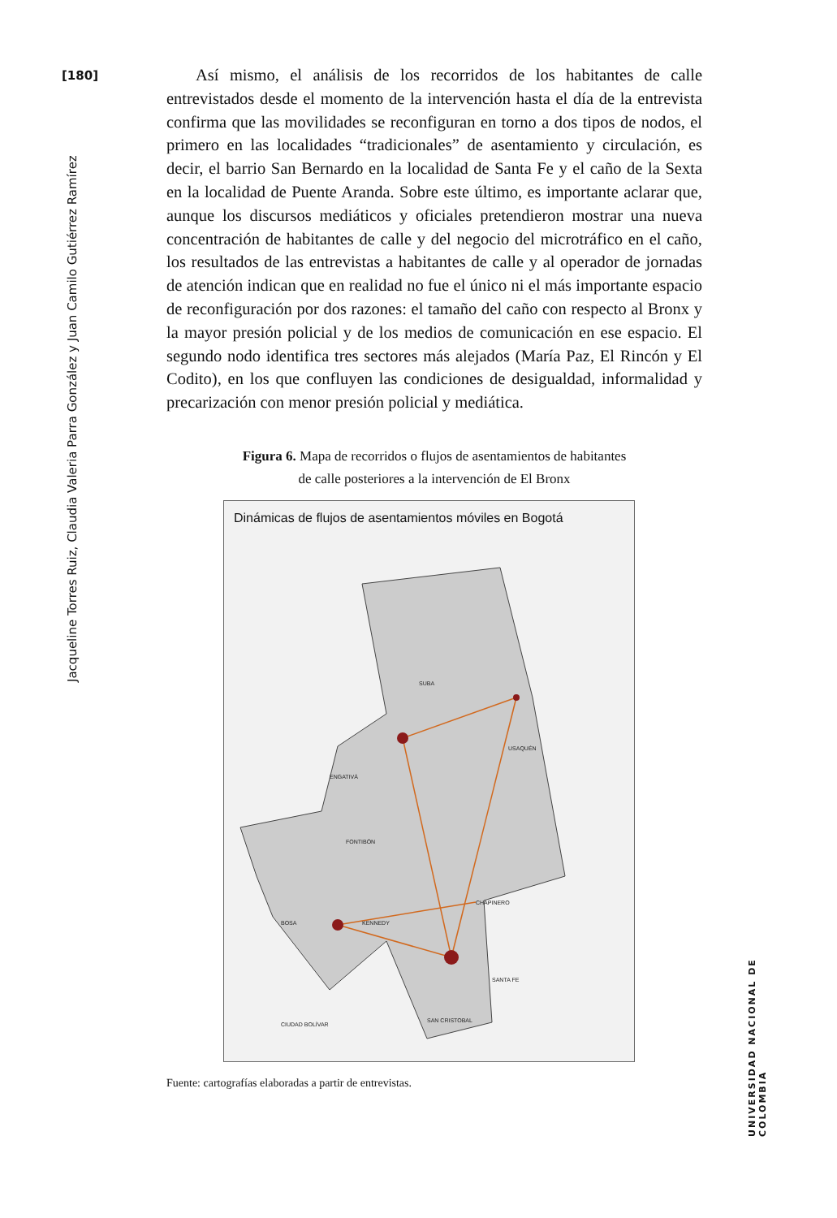[180]
Jacqueline Torres Ruiz, Claudia Valeria Parra González y Juan Camilo Gutiérrez Ramírez
UNIVERSIDAD NACIONAL DE COLOMBIA
Así mismo, el análisis de los recorridos de los habitantes de calle entrevistados desde el momento de la intervención hasta el día de la entrevista confirma que las movilidades se reconfiguran en torno a dos tipos de nodos, el primero en las localidades “tradicionales” de asentamiento y circulación, es decir, el barrio San Bernardo en la localidad de Santa Fe y el caño de la Sexta en la localidad de Puente Aranda. Sobre este último, es importante aclarar que, aunque los discursos mediáticos y oficiales pretendieron mostrar una nueva concentración de habitantes de calle y del negocio del microtráfico en el caño, los resultados de las entrevistas a habitantes de calle y al operador de jornadas de atención indican que en realidad no fue el único ni el más importante espacio de reconfiguración por dos razones: el tamaño del caño con respecto al Bronx y la mayor presión policial y de los medios de comunicación en ese espacio. El segundo nodo identifica tres sectores más alejados (María Paz, El Rincón y El Codito), en los que confluyen las condiciones de desigualdad, informalidad y precarización con menor presión policial y mediática.
Figura 6. Mapa de recorridos o flujos de asentamientos de habitantes
de calle posteriores a la intervención de El Bronx
Dinámicas de flujos de asentamientos móviles en Bogotá
SUBA
USAQUÉN
ENGATIVÁ
FONTIBÓN
BOSA
KENNEDY
CHAPINERO
SANTA FE
CIUDAD BOLÍVAR
SAN CRISTOBAL
Fuente: cartografías elaboradas a partir de entrevistas.